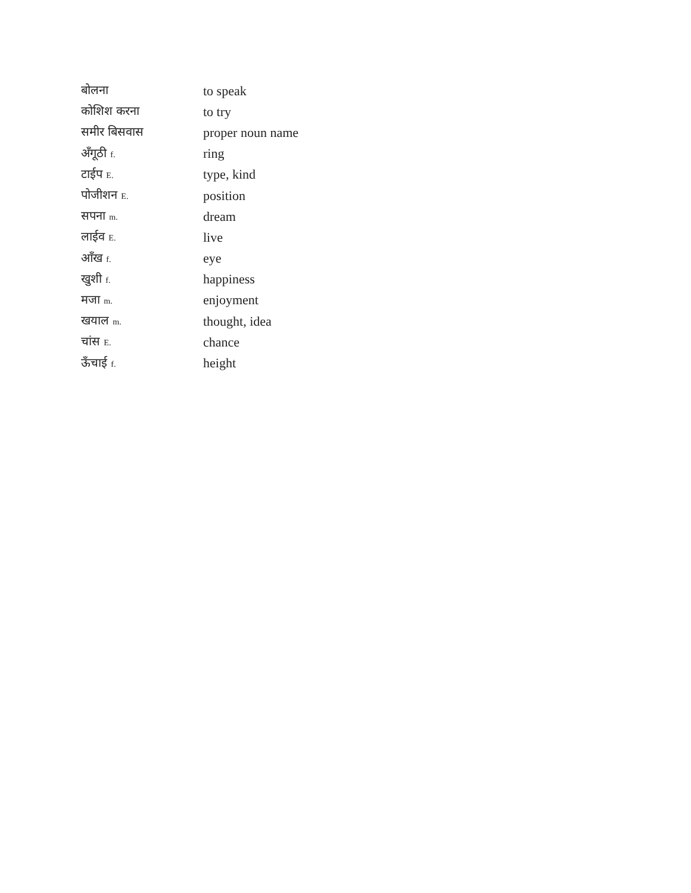| बोलना | to speak |
| कोशिश करना | to try |
| समीर बिसवास | proper noun name |
| अँगूठी f. | ring |
| टाईप E. | type, kind |
| पोजीशन E. | position |
| सपना m. | dream |
| लाईव E. | live |
| आँख f. | eye |
| खुशी f. | happiness |
| मजा m. | enjoyment |
| खयाल m. | thought, idea |
| चांस E. | chance |
| ऊँचाई f. | height |